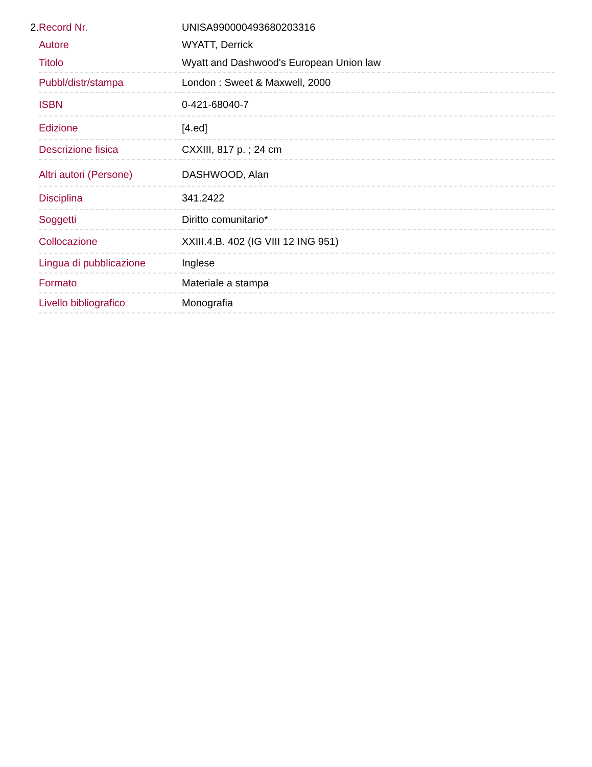2.
| Record Nr. | UNISA990000493680203316 |
| Autore | WYATT, Derrick |
| Titolo | Wyatt and Dashwood's European Union law |
| Pubbl/distr/stampa | London : Sweet & Maxwell, 2000 |
| ISBN | 0-421-68040-7 |
| Edizione | [4.ed] |
| Descrizione fisica | CXXIII, 817 p. ; 24 cm |
| Altri autori (Persone) | DASHWOOD, Alan |
| Disciplina | 341.2422 |
| Soggetti | Diritto comunitario* |
| Collocazione | XXIII.4.B. 402 (IG VIII 12 ING 951) |
| Lingua di pubblicazione | Inglese |
| Formato | Materiale a stampa |
| Livello bibliografico | Monografia |